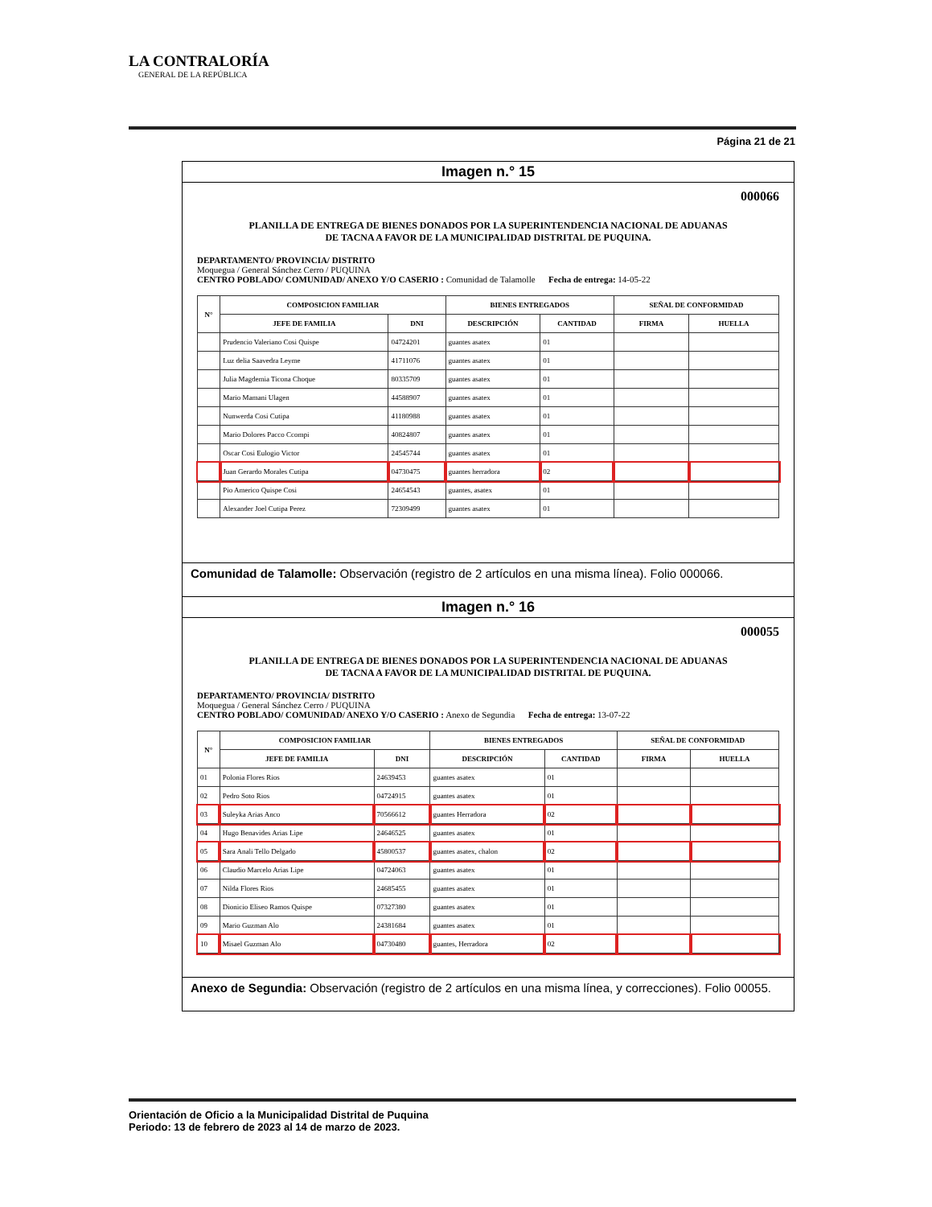LA CONTRALORÍA
GENERAL DE LA REPÚBLICA
Página 21 de 21
Imagen n.° 15
000066
PLANILLA DE ENTREGA DE BIENES DONADOS POR LA SUPERINTENDENCIA NACIONAL DE ADUANAS DE TACNA A FAVOR DE LA MUNICIPALIDAD DISTRITAL DE PUQUINA.
DEPARTAMENTO/ PROVINCIA/ DISTRITO
Moquegua / General Sánchez Cerro / PUQUINA
CENTRO POBLADO/ COMUNIDAD/ ANEXO Y/O CASERIO : Comunidad de Talamolle Fecha de entrega: 14-05-22
| N° | COMPOSICION FAMILIAR | | BIENES ENTREGADOS | | SEÑAL DE CONFORMIDAD | |
| --- | --- | --- | --- | --- | --- | --- |
| | JEFE DE FAMILIA | DNI | DESCRIPCIÓN | CANTIDAD | FIRMA | HUELLA |
| | Prudencio Valeriano Cosi Quispe | 04724201 | guantes asatex | 01 | | |
| | Luz delia Saavedra Leyme | 41711076 | guantes asatex | 01 | | |
| | Julia Magdemia Ticona Choque | 80335709 | guantes asatex | 01 | | |
| | Mario Mamani Ulagen | 44588907 | guantes asatex | 01 | | |
| | Nunwerda Cosi Cutipa | 41180988 | guantes asatex | 01 | | |
| | Mario Dolores Pacco Ccompi | 40824807 | guantes asatex | 01 | | |
| | Oscar Cosi Eulogio Victor | 24545744 | guantes asatex | 01 | | |
| | Juan Gerardo Morales Cutipa | 04730475 | guantes herradora | 02 | | |
| | Pio Americo Quispe Cosi | 24654543 | guantes, asatex | 01 | | |
| | Alexander Joel Cutipa Perez | 72309499 | guantes asatex | 01 | | |
Comunidad de Talamolle: Observación (registro de 2 artículos en una misma línea). Folio 000066.
Imagen n.° 16
000055
PLANILLA DE ENTREGA DE BIENES DONADOS POR LA SUPERINTENDENCIA NACIONAL DE ADUANAS DE TACNA A FAVOR DE LA MUNICIPALIDAD DISTRITAL DE PUQUINA.
DEPARTAMENTO/ PROVINCIA/ DISTRITO
Moquegua / General Sánchez Cerro / PUQUINA
CENTRO POBLADO/ COMUNIDAD/ ANEXO Y/O CASERIO : Anexo de Segundia Fecha de entrega: 13-07-22
| N° | COMPOSICION FAMILIAR | | BIENES ENTREGADOS | | SEÑAL DE CONFORMIDAD | |
| --- | --- | --- | --- | --- | --- | --- |
| | JEFE DE FAMILIA | DNI | DESCRIPCIÓN | CANTIDAD | FIRMA | HUELLA |
| 01 | Polonia Flores Rios | 24639453 | guantes asatex | 01 | | |
| 02 | Pedro Soto Rios | 04724915 | guantes asatex | 01 | | |
| 03 | Suleyka Arias Anco | 70566612 | guantes Herradora | 02 | | |
| 04 | Hugo Benavides Arias Lipe | 24646525 | guantes asatex | 01 | | |
| 05 | Sara Anali Tello Delgado | 45800537 | guantes asatex, chalon | 02 | | |
| 06 | Claudio Marcelo Arias Lipe | 04724063 | guantes asatex | 01 | | |
| 07 | Nilda Flores Rios | 24685455 | guantes asatex | 01 | | |
| 08 | Dionicio Eliseo Ramos Quispe | 07327380 | guantes asatex | 01 | | |
| 09 | Mario Guzman Alo | 24381684 | guantes asatex | 01 | | |
| 10 | Misael Guzman Alo | 04730480 | guantes, Herradora | 02 | | |
Anexo de Segundia: Observación (registro de 2 artículos en una misma línea, y correcciones). Folio 00055.
Orientación de Oficio a la Municipalidad Distrital de Puquina
Periodo: 13 de febrero de 2023 al 14 de marzo de 2023.